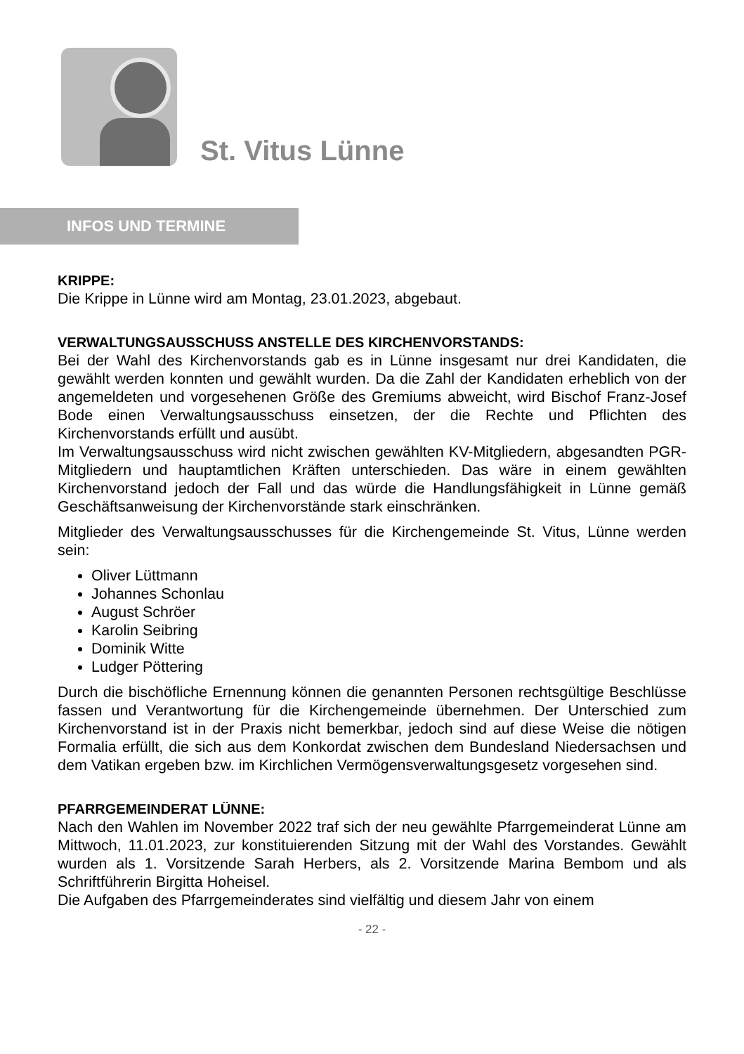St. Vitus Lünne
INFOS UND TERMINE
KRIPPE:
Die Krippe in Lünne wird am Montag, 23.01.2023, abgebaut.
VERWALTUNGSAUSSCHUSS ANSTELLE DES KIRCHENVORSTANDS:
Bei der Wahl des Kirchenvorstands gab es in Lünne insgesamt nur drei Kandidaten, die gewählt werden konnten und gewählt wurden. Da die Zahl der Kandidaten erheblich von der angemeldeten und vorgesehenen Größe des Gremiums abweicht, wird Bischof Franz-Josef Bode einen Verwaltungsausschuss einsetzen, der die Rechte und Pflichten des Kirchenvorstands erfüllt und ausübt.
Im Verwaltungsausschuss wird nicht zwischen gewählten KV-Mitgliedern, abgesandten PGR-Mitgliedern und hauptamtlichen Kräften unterschieden. Das wäre in einem gewählten Kirchenvorstand jedoch der Fall und das würde die Handlungsfähigkeit in Lünne gemäß Geschäftsanweisung der Kirchenvorstände stark einschränken.
Mitglieder des Verwaltungsausschusses für die Kirchengemeinde St. Vitus, Lünne werden sein:
Oliver Lüttmann
Johannes Schonlau
August Schröer
Karolin Seibring
Dominik Witte
Ludger Pöttering
Durch die bischöfliche Ernennung können die genannten Personen rechtsgültige Beschlüsse fassen und Verantwortung für die Kirchengemeinde übernehmen. Der Unterschied zum Kirchenvorstand ist in der Praxis nicht bemerkbar, jedoch sind auf diese Weise die nötigen Formalia erfüllt, die sich aus dem Konkordat zwischen dem Bundesland Niedersachsen und dem Vatikan ergeben bzw. im Kirchlichen Vermögensverwaltungsgesetz vorgesehen sind.
PFARRGEMEINDERAT LÜNNE:
Nach den Wahlen im November 2022 traf sich der neu gewählte Pfarrgemeinderat Lünne am Mittwoch, 11.01.2023, zur konstituierenden Sitzung mit der Wahl des Vorstandes. Gewählt wurden als 1. Vorsitzende Sarah Herbers, als 2. Vorsitzende Marina Bembom und als Schriftführerin Birgitta Hoheisel.
Die Aufgaben des Pfarrgemeinderates sind vielfältig und diesem Jahr von einem
- 22 -